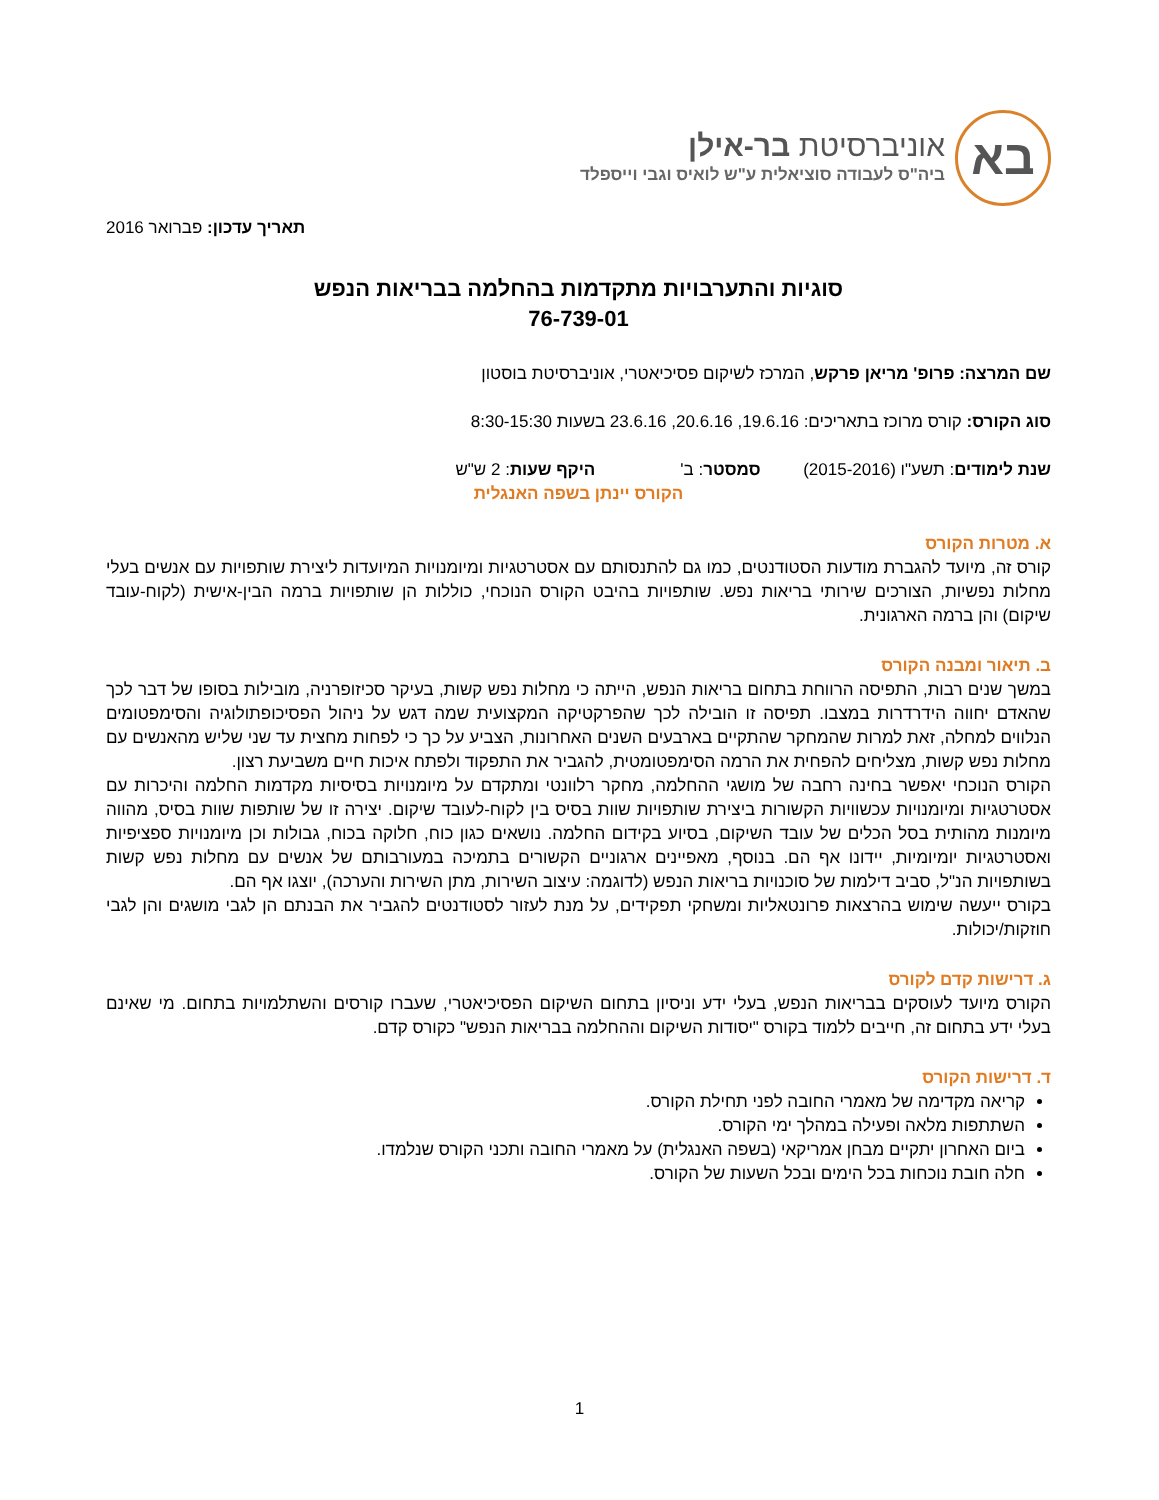בא
אוניברסיטת בר-אילן
ביה"ס לעבודה סוציאלית ע"ש לואיס וגבי וייספלד
תאריך עדכון: פברואר 2016
סוגיות והתערבויות מתקדמות בהחלמה בבריאות הנפש
76-739-01
שם המרצה: פרופ' מריאן פרקש, המרכז לשיקום פסיכיאטרי, אוניברסיטת בוסטון
סוג הקורס: קורס מרוכז בתאריכים: 19.6.16, 20.6.16, 23.6.16 בשעות 8:30-15:30
שנת לימודים: תשע"ו (2015-2016) סמסטר: ב' היקף שעות: 2 ש"ש
הקורס יינתן בשפה האנגלית
א. מטרות הקורס
קורס זה, מיועד להגברת מודעות הסטודנטים, כמו גם להתנסותם עם אסטרטגיות ומיומנויות המיועדות ליצירת שותפויות עם אנשים בעלי מחלות נפשיות, הצורכים שירותי בריאות נפש. שותפויות בהיבט הקורס הנוכחי, כוללות הן שותפויות ברמה הבין-אישית (לקוח-עובד שיקום) והן ברמה הארגונית.
ב. תיאור ומבנה הקורס
במשך שנים רבות, התפיסה הרווחת בתחום בריאות הנפש, הייתה כי מחלות נפש קשות, בעיקר סכיזופרניה, מובילות בסופו של דבר לכך שהאדם יחווה הידרדרות במצבו. תפיסה זו הובילה לכך שהפרקטיקה המקצועית שמה דגש על ניהול הפסיכופתולוגיה והסימפטומים הנלווים למחלה, זאת למרות שהמחקר שהתקיים בארבעים השנים האחרונות, הצביע על כך כי לפחות מחצית עד שני שליש מהאנשים עם מחלות נפש קשות, מצליחים להפחית את הרמה הסימפטומטית, להגביר את התפקוד ולפתח איכות חיים משביעת רצון.
הקורס הנוכחי יאפשר בחינה רחבה של מושגי ההחלמה, מחקר רלוונטי ומתקדם על מיומנויות בסיסיות מקדמות החלמה והיכרות עם אסטרטגיות ומיומנויות עכשוויות הקשורות ביצירת שותפויות שוות בסיס בין לקוח-לעובד שיקום. יצירה זו של שותפות שוות בסיס, מהווה מיומנות מהותית בסל הכלים של עובד השיקום, בסיוע בקידום החלמה. נושאים כגון כוח, חלוקה בכוח, גבולות וכן מיומנויות ספציפיות ואסטרטגיות יומיומיות, יידונו אף הם. בנוסף, מאפיינים ארגוניים הקשורים בתמיכה במעורבותם של אנשים עם מחלות נפש קשות בשותפויות הנ"ל, סביב דילמות של סוכנויות בריאות הנפש (לדוגמה: עיצוב השירות, מתן השירות והערכה), יוצגו אף הם.
בקורס ייעשה שימוש בהרצאות פרונטאליות ומשחקי תפקידים, על מנת לעזור לסטודנטים להגביר את הבנתם הן לגבי מושגים והן לגבי חוזקות/יכולות.
ג. דרישות קדם לקורס
הקורס מיועד לעוסקים בבריאות הנפש, בעלי ידע וניסיון בתחום השיקום הפסיכיאטרי, שעברו קורסים והשתלמויות בתחום. מי שאינם בעלי ידע בתחום זה, חייבים ללמוד בקורס "יסודות השיקום וההחלמה בבריאות הנפש" כקורס קדם.
ד. דרישות הקורס
קריאה מקדימה של מאמרי החובה לפני תחילת הקורס.
השתתפות מלאה ופעילה במהלך ימי הקורס.
ביום האחרון יתקיים מבחן אמריקאי (בשפה האנגלית) על מאמרי החובה ותכני הקורס שנלמדו.
חלה חובת נוכחות בכל הימים ובכל השעות של הקורס.
1